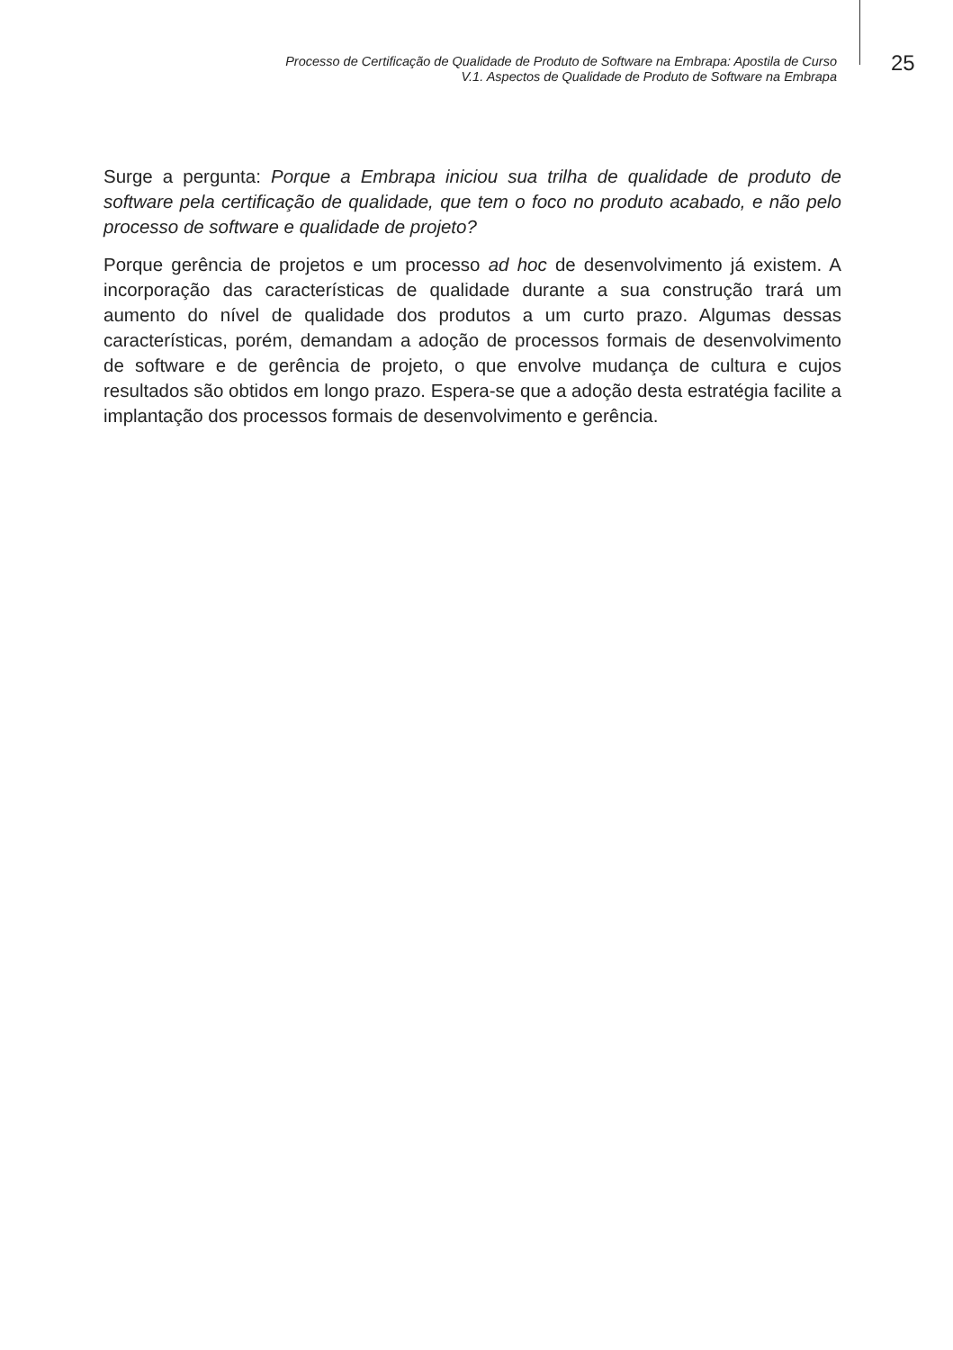Processo de Certificação de Qualidade de Produto de Software na Embrapa: Apostila de Curso
V.1. Aspectos de Qualidade de Produto de Software na Embrapa
25
Surge a pergunta: Porque a Embrapa iniciou sua trilha de qualidade de produto de software pela certificação de qualidade, que tem o foco no produto acabado, e não pelo processo de software e qualidade de projeto?
Porque gerência de projetos e um processo ad hoc de desenvolvimento já existem. A incorporação das características de qualidade durante a sua construção trará um aumento do nível de qualidade dos produtos a um curto prazo. Algumas dessas características, porém, demandam a adoção de processos formais de desenvolvimento de software e de gerência de projeto, o que envolve mudança de cultura e cujos resultados são obtidos em longo prazo. Espera-se que a adoção desta estratégia facilite a implantação dos processos formais de desenvolvimento e gerência.